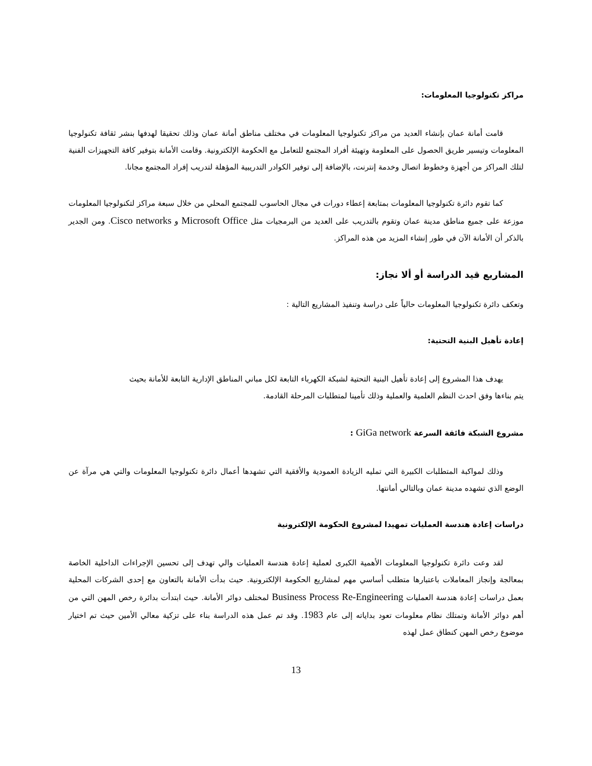مراكز تكنولوجيا المعلومات:
قامت أمانة عمان بإنشاء العديد من مراكز تكنولوجيا المعلومات في مختلف مناطق أمانة عمان وذلك تحقيقا لهدفها بنشر ثقافة تكنولوجيا المعلومات وتيسير طريق الحصول على المعلومة وتهيئة أفراد المجتمع للتعامل مع الحكومة الإلكترونية. وقامت الأمانة بتوفير كافة التجهيزات الفنية لتلك المراكز من أجهزة وخطوط اتصال وخدمة إنترنت، بالإضافة إلى توفير الكوادر التدريبية المؤهلة لتدريب إفراد المجتمع مجانا.
كما تقوم دائرة تكنولوجيا المعلومات بمتابعة إعطاء دورات في مجال الحاسوب للمجتمع المحلي من خلال سبعة مراكز لتكنولوجيا المعلومات موزعة على جميع مناطق مدينة عمان وتقوم بالتدريب على العديد من البرمجيات مثل Microsoft Office و Cisco networks. ومن الجدير بالذكر أن الأمانة الآن في طور إنشاء المزيد من هذه المراكز.
المشاريع قيد الدراسة أو ألا نجاز:
وتعكف دائرة تكنولوجيا المعلومات حالياً على دراسة وتنفيذ المشاريع التالية :
إعادة تأهيل البنية التحتية:
يهدف هذا المشروع إلى إعادة تأهيل البنية التحتية لشبكة الكهرباء التابعة لكل مباني المناطق الإدارية التابعة للأمانة بحيث
يتم بناءها وفق احدث النظم العلمية والعملية وذلك تأمينا لمتطلبات المرحلة القادمة.
مشروع الشبكة فائقة السرعة GiGa network :
وذلك لمواكبة المتطلبات الكبيرة التي تمليه الزيادة العمودية والأفقية التي تشهدها أعمال دائرة تكنولوجيا المعلومات والتي هي مرآة عن الوضع الذي تشهده مدينة عمان وبالتالي أمانتها.
دراسات إعادة هندسة العمليات تمهيدا لمشروع الحكومة الإلكترونية
لقد وعت دائرة تكنولوجيا المعلومات الأهمية الكبرى لعملية إعادة هندسة العمليات والي تهدف إلى تحسين الإجراءات الداخلية الخاصة بمعالجة وإنجاز المعاملات باعتبارها متطلب أساسي مهم لمشاريع الحكومة الإلكترونية. حيث بدأت الأمانة بالتعاون مع إحدى الشركات المحلية بعمل دراسات إعادة هندسة العمليات Business Process Re-Engineering لمختلف دوائر الأمانة. حيث ابتدأت بدائرة رخص المهن التي من أهم دوائر الأمانة وتمتلك نظام معلومات تعود بداياته إلى عام 1983. وقد تم عمل هذه الدراسة بناء على تزكية معالي الأمين حيث تم اختيار موضوع رخص المهن كنطاق عمل لهذه
13